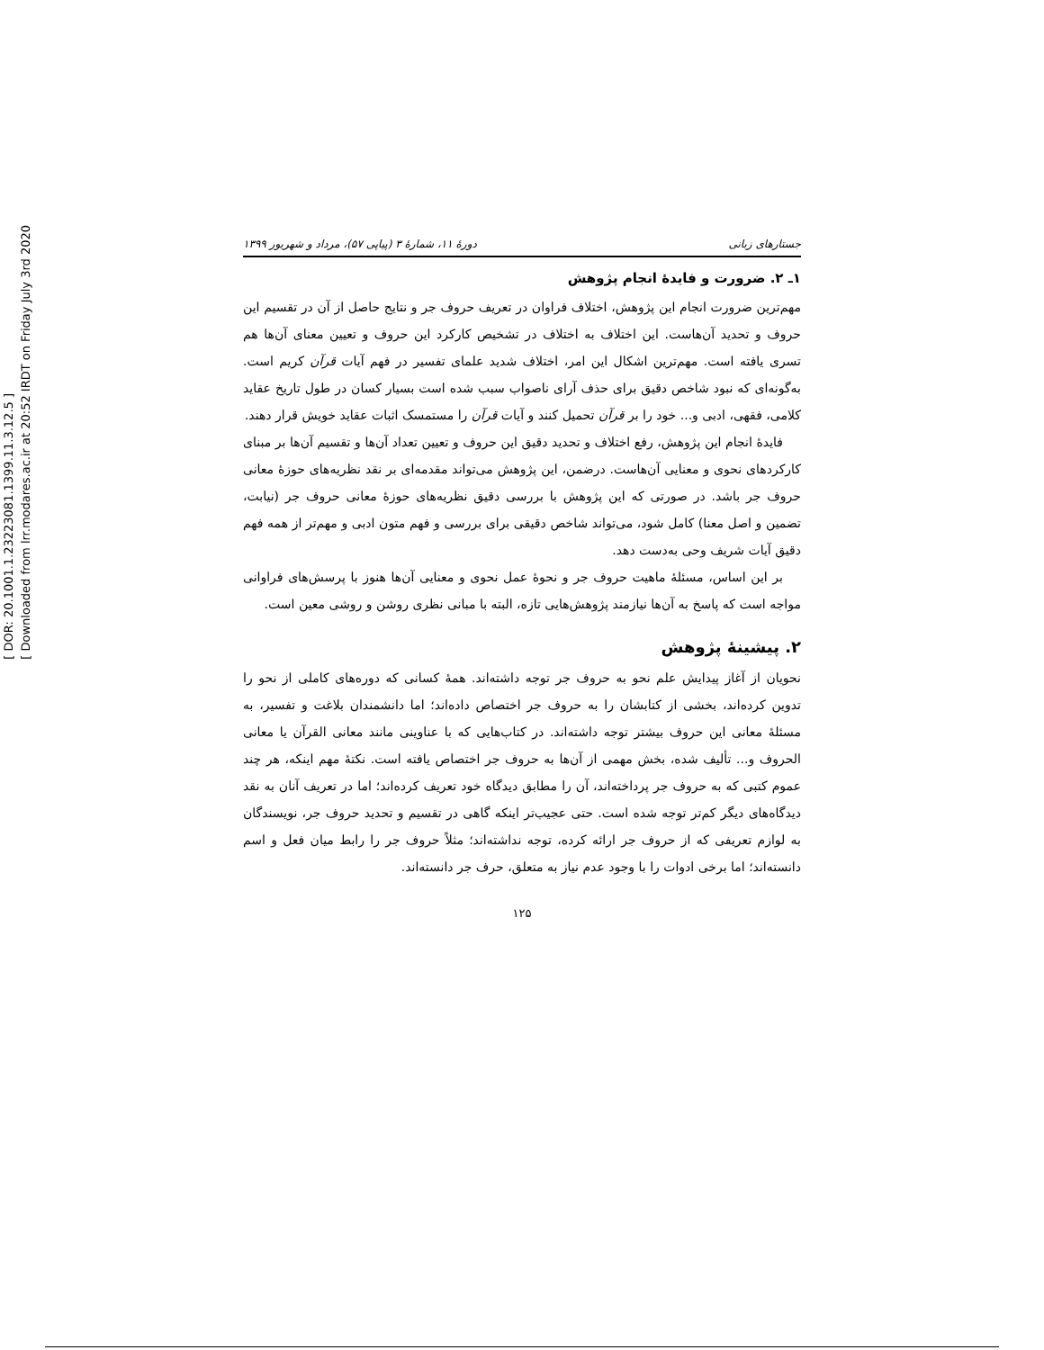[ DOR: 20.1001.1.23223081.1399.11.3.12.5 ]
[ Downloaded from lrr.modares.ac.ir at 20:52 IRDT on Friday July 3rd 2020
جستارهای زبانی دورهٔ ۱۱، شمارهٔ ۳ (پیاپی ۵۷)، مرداد و شهریور ۱۳۹۹
۱ـ ۲. ضرورت و فایدهٔ انجام پژوهش
مهم‌ترین ضرورت انجام این پژوهش، اختلاف فراوان در تعریف حروف جر و نتایج حاصل از آن در تقسیم این حروف و تحدید آن‌هاست. این اختلاف به اختلاف در تشخیص کارکرد این حروف و تعیین معنای آن‌ها هم تسری یافته است. مهم‌ترین اشکال این امر، اختلاف شدید علمای تفسیر در فهم آیات قرآن کریم است. به‌گونه‌ای که نبود شاخص دقیق برای حذف آرای ناصواب سبب شده است بسیار کسان در طول تاریخ عقاید کلامی، فقهی، ادبی و... خود را بر قرآن تحمیل کنند و آیات قرآن را مستمسک اثبات عقاید خویش قرار دهند.
فایدهٔ انجام این پژوهش، رفع اختلاف و تحدید دقیق این حروف و تعیین تعداد آن‌ها و تقسیم آن‌ها بر مبنای کارکردهای نحوی و معنایی آن‌هاست. درضمن، این پژوهش می‌تواند مقدمه‌ای بر نقد نظریه‌های حوزهٔ معانی حروف جر باشد. در صورتی که این پژوهش با بررسی دقیق نظریه‌های حوزهٔ معانی حروف جر (نیابت، تضمین و اصل معنا) کامل شود، می‌تواند شاخص دقیقی برای بررسی و فهم متون ادبی و مهم‌تر از همه فهم دقیق آیات شریف وحی به‌دست دهد.
بر این اساس، مسئلهٔ ماهیت حروف جر و نحوهٔ عمل نحوی و معنایی آن‌ها هنوز با پرسش‌های فراوانی مواجه است که پاسخ به آن‌ها نیازمند پژوهش‌هایی تازه، البته با مبانی نظری روشن و روشی معین است.
۲. پیشینهٔ پژوهش
نحویان از آغاز پیدایش علم نحو به حروف جر توجه داشته‌اند. همهٔ کسانی که دوره‌های کاملی از نحو را تدوین کرده‌اند، بخشی از کتابشان را به حروف جر اختصاص داده‌اند؛ اما دانشمندان بلاغت و تفسیر، به مسئلهٔ معانی این حروف بیشتر توجه داشته‌اند. در کتاب‌هایی که با عناوینی مانند معانی القرآن یا معانی الحروف و... تألیف شده، بخش مهمی از آن‌ها به حروف جر اختصاص یافته است. نکتهٔ مهم اینکه، هر چند عموم کتبی که به حروف جر پرداخته‌اند، آن را مطابق دیدگاه خود تعریف کرده‌اند؛ اما در تعریف آنان به نقد دیدگاه‌های دیگر کم‌تر توجه شده است. حتی عجیب‌تر اینکه گاهی در تقسیم و تحدید حروف جر، نویسندگان به لوازم تعریفی که از حروف جر ارائه کرده، توجه نداشته‌اند؛ مثلاً حروف جر را رابط میان فعل و اسم دانسته‌اند؛ اما برخی ادوات را با وجود عدم نیاز به متعلق، حرف جر دانسته‌اند.
۱۲۵